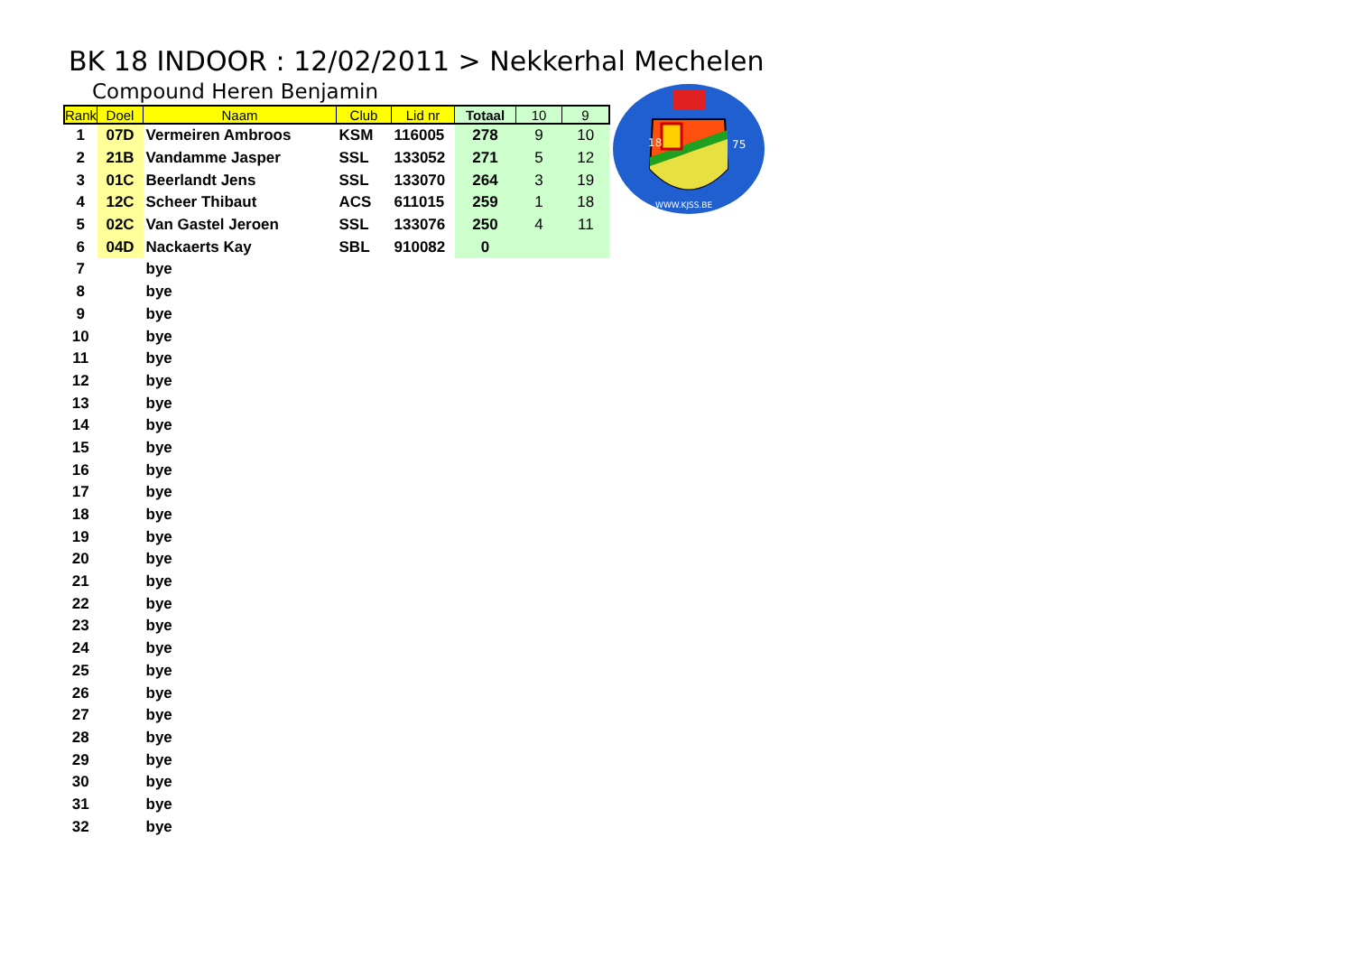BK 18 INDOOR : 12/02/2011 > Nekkerhal Mechelen
Compound Heren Benjamin
| Rank | Doel | Naam | Club | Lid nr | Totaal | 10 | 9 |
| --- | --- | --- | --- | --- | --- | --- | --- |
| 1 | 07D | Vermeiren Ambroos | KSM | 116005 | 278 | 9 | 10 |
| 2 | 21B | Vandamme Jasper | SSL | 133052 | 271 | 5 | 12 |
| 3 | 01C | Beerlandt Jens | SSL | 133070 | 264 | 3 | 19 |
| 4 | 12C | Scheer Thibaut | ACS | 611015 | 259 | 1 | 18 |
| 5 | 02C | Van Gastel Jeroen | SSL | 133076 | 250 | 4 | 11 |
| 6 | 04D | Nackaerts Kay | SBL | 910082 | 0 | | |
| 7 | | bye | | | | | |
| 8 | | bye | | | | | |
| 9 | | bye | | | | | |
| 10 | | bye | | | | | |
| 11 | | bye | | | | | |
| 12 | | bye | | | | | |
| 13 | | bye | | | | | |
| 14 | | bye | | | | | |
| 15 | | bye | | | | | |
| 16 | | bye | | | | | |
| 17 | | bye | | | | | |
| 18 | | bye | | | | | |
| 19 | | bye | | | | | |
| 20 | | bye | | | | | |
| 21 | | bye | | | | | |
| 22 | | bye | | | | | |
| 23 | | bye | | | | | |
| 24 | | bye | | | | | |
| 25 | | bye | | | | | |
| 26 | | bye | | | | | |
| 27 | | bye | | | | | |
| 28 | | bye | | | | | |
| 29 | | bye | | | | | |
| 30 | | bye | | | | | |
| 31 | | bye | | | | | |
| 32 | | bye | | | | | |
18
75
WWW.KJSS.BE